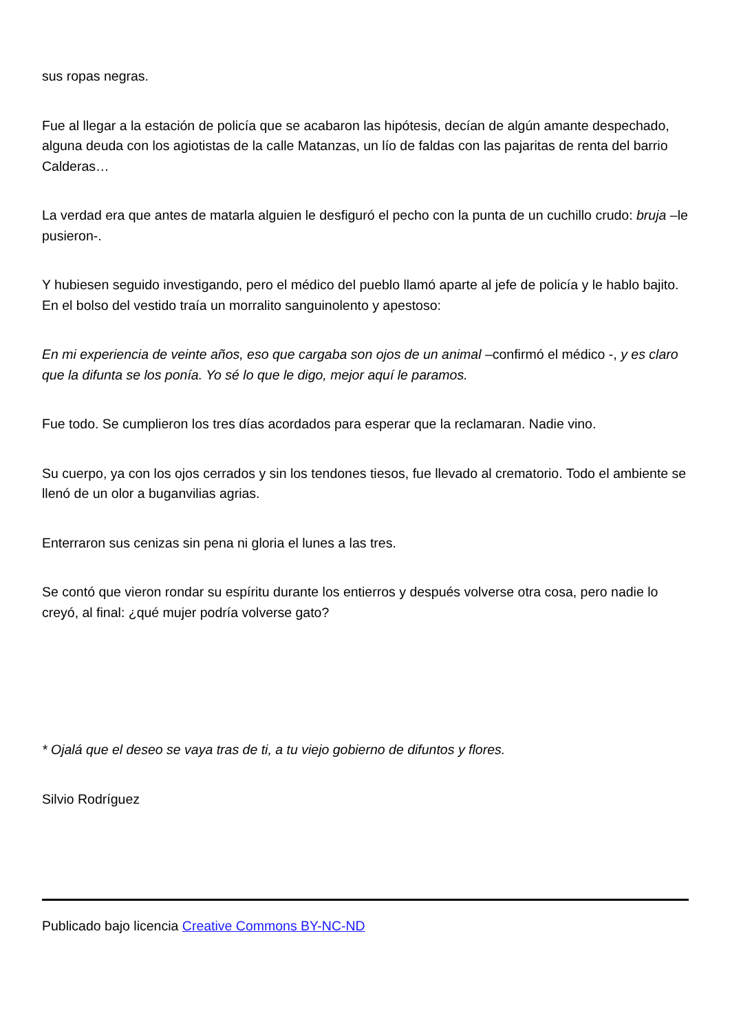sus ropas negras.
Fue al llegar a la estación de policía que se acabaron las hipótesis, decían de algún amante despechado, alguna deuda con los agiotistas de la calle Matanzas, un lío de faldas con las pajaritas de renta del barrio Calderas…
La verdad era que antes de matarla alguien le desfiguró el pecho con la punta de un cuchillo crudo: bruja –le pusieron-.
Y hubiesen seguido investigando, pero el médico del pueblo llamó aparte al jefe de policía y le hablo bajito. En el bolso del vestido traía un morralito sanguinolento y apestoso:
En mi experiencia de veinte años, eso que cargaba son ojos de un animal –confirmó el médico -, y es claro que la difunta se los ponía. Yo sé lo que le digo, mejor aquí le paramos.
Fue todo. Se cumplieron los tres días acordados para esperar que la reclamaran. Nadie vino.
Su cuerpo, ya con los ojos cerrados y sin los tendones tiesos, fue llevado al crematorio. Todo el ambiente se llenó de un olor a buganvilias agrias.
Enterraron sus cenizas sin pena ni gloria el lunes a las tres.
Se contó que vieron rondar su espíritu durante los entierros y después volverse otra cosa, pero nadie lo creyó, al final: ¿qué mujer podría volverse gato?
* Ojalá que el deseo se vaya tras de ti, a tu viejo gobierno de difuntos y flores.
Silvio Rodríguez
Publicado bajo licencia Creative Commons BY-NC-ND